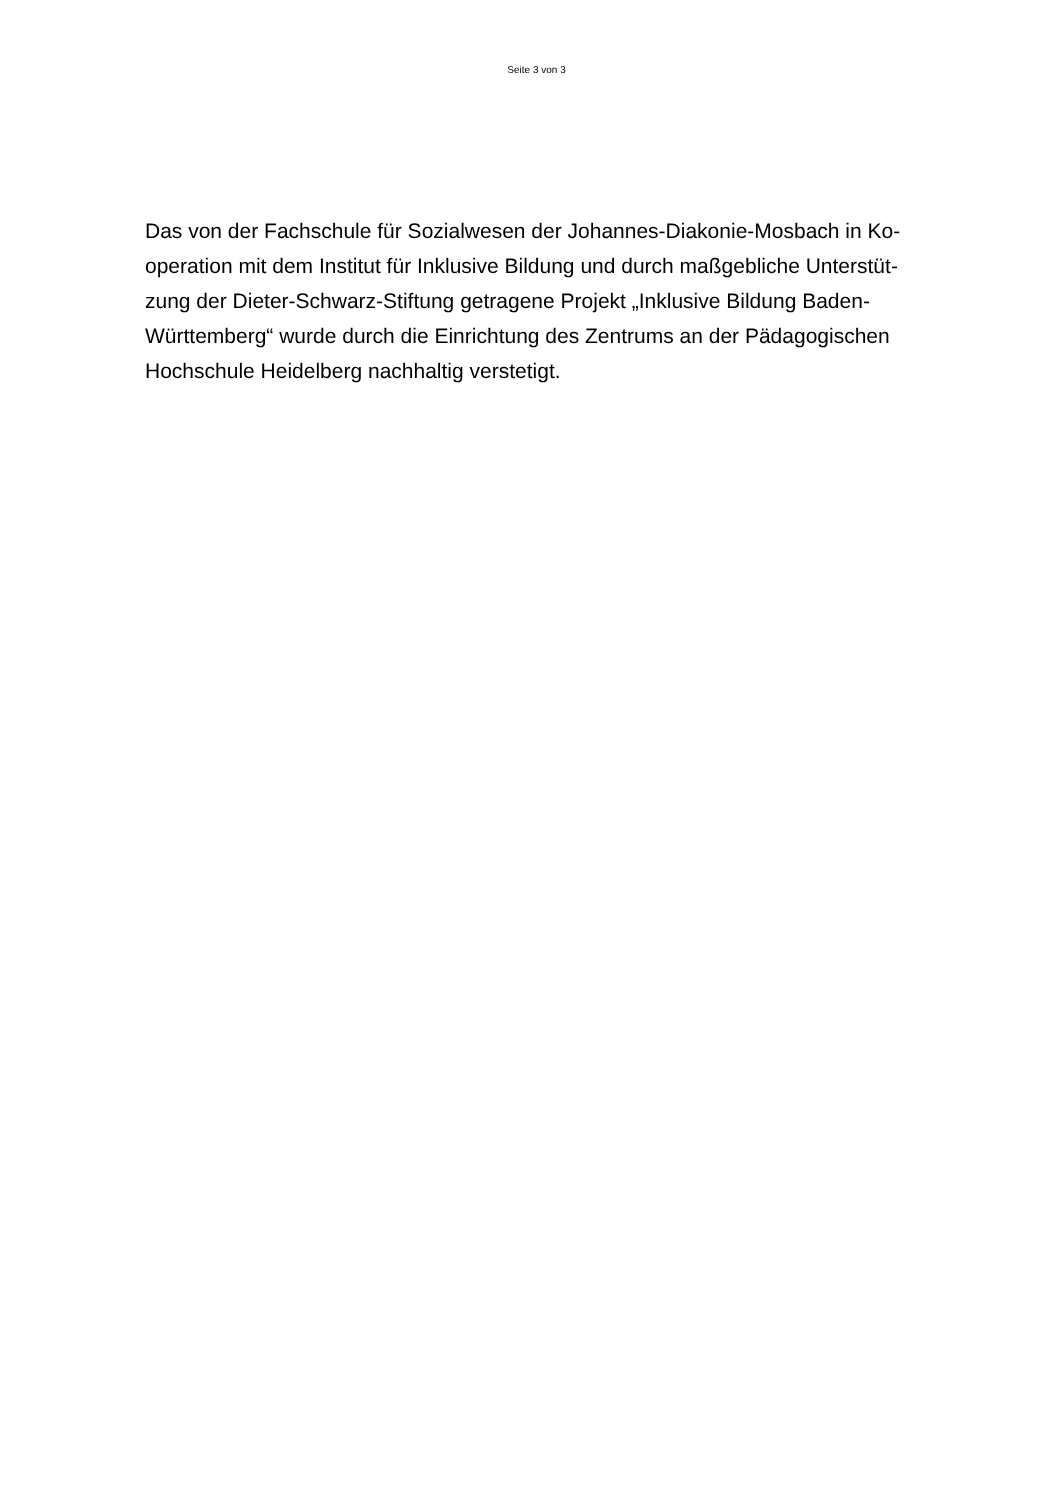Seite 3 von 3
Das von der Fachschule für Sozialwesen der Johannes-Diakonie-Mosbach in Ko-
operation mit dem Institut für Inklusive Bildung und durch maßgebliche Unterstüt-
zung der Dieter-Schwarz-Stiftung getragene Projekt „Inklusive Bildung Baden-
Württemberg“ wurde durch die Einrichtung des Zentrums an der Pädagogischen
Hochschule Heidelberg nachhaltig verstetigt.